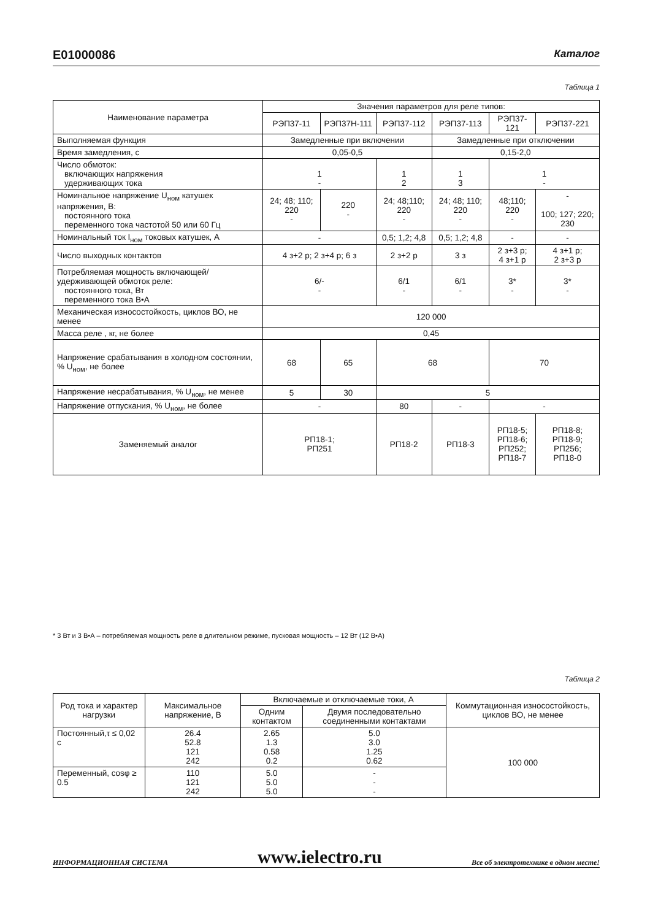E01000086 Каталог
Таблица 1
| Наименование параметра | Значения параметров для реле типов: | | | | | |
| --- | --- | --- | --- | --- | --- | --- |
| | РЭП37-11 | РЭП37Н-111 | РЭП37-112 | РЭП37-113 | РЭП37-121 | РЭП37-221 |
| Выполняемая функция | Замедленные при включении | | | Замедленные при отключении | | |
| Время замедления, с | 0,05-0,5 | | | 0,15-2,0 | | |
| Число обмоток: включающих напряжения удерживающих тока | 1 - | | 1 2 | 1 3 | 1 - | |
| Номинальное напряжение U<sub>ном</sub> катушек напряжения, В: постоянного тока переменного тока частотой 50 или 60 Гц | 24; 48; 110; 220 - | 220 - | 24; 48;110; 220 - | 24; 48; 110; 220 - | 48;110; 220 - | - 100; 127; 220; 230 |
| Номинальный ток I<sub>ном</sub> токовых катушек, А | - | | 0,5; 1,2; 4,8 | 0,5; 1,2; 4,8 | - | - |
| Число выходных контактов | 4 з+2 р; 2 з+4 р; 6 з | | 2 з+2 р | 3 з | 2 з+3 р; 4 з+1 р | 4 з+1 р; 2 з+3 р |
| Потребляемая мощность включающей/ удерживающей обмоток реле: постоянного тока, Вт переменного тока В•А | 6/- - | | 6/1 - | 6/1 - | 3* - | 3* - |
| Механическая износостойкость, циклов ВО, не менее | 120 000 | | | | | |
| Масса реле , кг, не более | 0,45 | | | | | |
| Напряжение срабатывания в холодном состоянии, % U<sub>ном</sub>, не более | 68 | 65 | 68 | | 70 | |
| Напряжение несрабатывания, % U<sub>ном</sub>, не менее | 5 | 30 | 5 | | | |
| Напряжение отпускания, % U<sub>ном</sub>, не более | - | | 80 | - | - | |
| Заменяемый аналог | РП18-1; РП251 | | РП18-2 | РП18-3 | РП18-5; РП18-6; РП252; РП18-7 | РП18-8; РП18-9; РП256; РП18-0 |
* 3 Вт и 3 В•А – потребляемая мощность реле в длительном режиме, пусковая мощность – 12 Вт (12 В•А)
Таблица 2
| Род тока и характер нагрузки | Максимальное напряжение, В | Включаемые и отключаемые токи, А | | Коммутационная износостойкость, циклов ВО, не менее |
| --- | --- | --- | --- | --- |
| | | Одним контактом | Двумя последовательно соединенными контактами | |
| Постоянный,τ ≤ 0,02 с | 26.4 52.8 121 242 | 2.65 1.3 0.58 0.2 | 5.0 3.0 1.25 0.62 | 100 000 |
| Переменный, cosφ ≥ 0.5 | 110 121 242 | 5.0 5.0 5.0 | - - - | |
ИНФОРМАЦИОННАЯ СИСТЕМА www.ielectro.ru Все об электротехнике в одном месте!